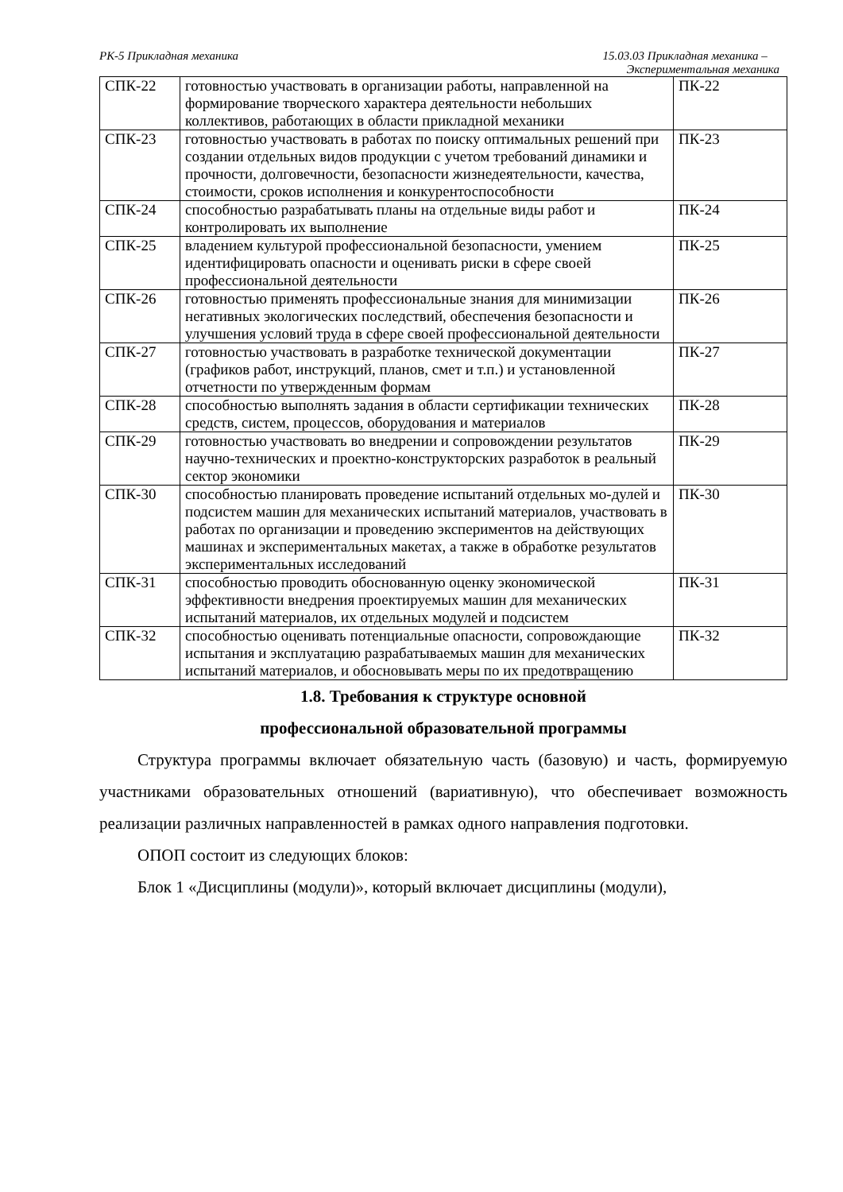РК-5 Прикладная механика 15.03.03 Прикладная механика –
Экспериментальная механика
| СПК-22 | готовностью участвовать в организации работы, направленной на формирование творческого характера деятельности небольших коллективов, работающих в области прикладной механики | ПК-22 |
| СПК-23 | готовностью участвовать в работах по поиску оптимальных решений при создании отдельных видов продукции с учетом требований динамики и прочности, долговечности, безопасности жизнедеятельности, качества, стоимости, сроков исполнения и конкурентоспособности | ПК-23 |
| СПК-24 | способностью разрабатывать планы на отдельные виды работ и контролировать их выполнение | ПК-24 |
| СПК-25 | владением культурой профессиональной безопасности, умением идентифицировать опасности и оценивать риски в сфере своей профессиональной деятельности | ПК-25 |
| СПК-26 | готовностью применять профессиональные знания для минимизации негативных экологических последствий, обеспечения безопасности и улучшения условий труда в сфере своей профессиональной деятельности | ПК-26 |
| СПК-27 | готовностью участвовать в разработке технической документации (графиков работ, инструкций, планов, смет и т.п.) и установленной отчетности по утвержденным формам | ПК-27 |
| СПК-28 | способностью выполнять задания в области сертификации технических средств, систем, процессов, оборудования и материалов | ПК-28 |
| СПК-29 | готовностью участвовать во внедрении и сопровождении результатов научно-технических и проектно-конструкторских разработок в реальный сектор экономики | ПК-29 |
| СПК-30 | способностью планировать проведение испытаний отдельных мо-дулей и подсистем машин для механических испытаний материалов, участвовать в работах по организации и проведению экспериментов на действующих машинах и экспериментальных макетах, а также в обработке результатов экспериментальных исследований | ПК-30 |
| СПК-31 | способностью проводить обоснованную оценку экономической эффективности внедрения проектируемых машин для механических испытаний материалов, их отдельных модулей и подсистем | ПК-31 |
| СПК-32 | способностью оценивать потенциальные опасности, сопровождающие испытания и эксплуатацию разрабатываемых машин для механических испытаний материалов, и обосновывать меры по их предотвращению | ПК-32 |
1.8. Требования к структуре основной
профессиональной образовательной программы
Структура программы включает обязательную часть (базовую) и часть, формируемую участниками образовательных отношений (вариативную), что обеспечивает возможность реализации различных направленностей в рамках одного направления подготовки.
ОПОП состоит из следующих блоков:
Блок 1 «Дисциплины (модули)», который включает дисциплины (модули),